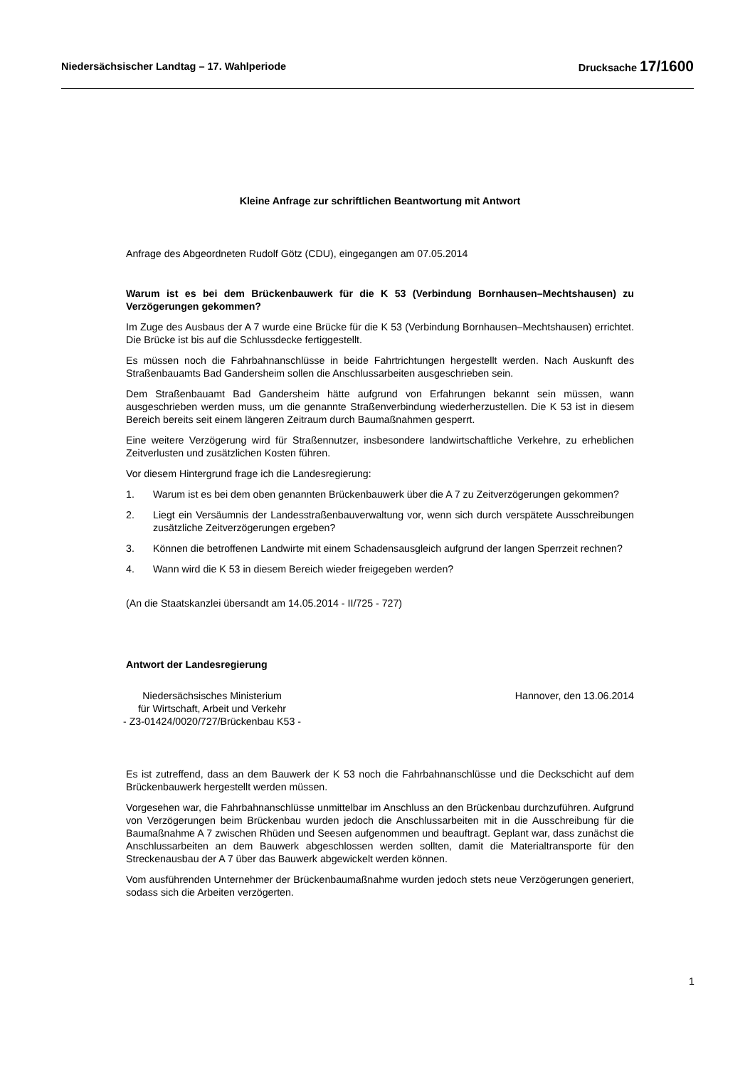Niedersächsischer Landtag – 17. Wahlperiode
Drucksache 17/1600
Kleine Anfrage zur schriftlichen Beantwortung mit Antwort
Anfrage des Abgeordneten Rudolf Götz (CDU), eingegangen am 07.05.2014
Warum ist es bei dem Brückenbauwerk für die K 53 (Verbindung Bornhausen–Mechts­hausen) zu Verzögerungen gekommen?
Im Zuge des Ausbaus der A 7 wurde eine Brücke für die K 53 (Verbindung Bornhausen–Mechts­hausen) errichtet. Die Brücke ist bis auf die Schlussdecke fertiggestellt.
Es müssen noch die Fahrbahnanschlüsse in beide Fahrtrichtungen hergestellt werden. Nach Aus­kunft des Straßenbauamts Bad Gandersheim sollen die Anschlussarbeiten ausgeschrieben sein.
Dem Straßenbauamt Bad Gandersheim hätte aufgrund von Erfahrungen bekannt sein müssen, wann ausgeschrieben werden muss, um die genannte Straßenverbindung wiederherzustellen. Die K 53 ist in diesem Bereich bereits seit einem längeren Zeitraum durch Baumaßnahmen gesperrt.
Eine weitere Verzögerung wird für Straßennutzer, insbesondere landwirtschaftliche Verkehre, zu erheblichen Zeitverlusten und zusätzlichen Kosten führen.
Vor diesem Hintergrund frage ich die Landesregierung:
1. Warum ist es bei dem oben genannten Brückenbauwerk über die A 7 zu Zeitverzögerungen gekommen?
2. Liegt ein Versäumnis der Landesstraßenbauverwaltung vor, wenn sich durch verspätete Aus­schreibungen zusätzliche Zeitverzögerungen ergeben?
3. Können die betroffenen Landwirte mit einem Schadensausgleich aufgrund der langen Sperr­zeit rechnen?
4. Wann wird die K 53 in diesem Bereich wieder freigegeben werden?
(An die Staatskanzlei übersandt am 14.05.2014 - II/725 - 727)
Antwort der Landesregierung
Niedersächsisches Ministerium
für Wirtschaft, Arbeit und Verkehr
- Z3-01424/0020/727/Brückenbau K53 -
Hannover, den 13.06.2014
Es ist zutreffend, dass an dem Bauwerk der K 53 noch die Fahrbahnanschlüsse und die Deck­schicht auf dem Brückenbauwerk hergestellt werden müssen.
Vorgesehen war, die Fahrbahnanschlüsse unmittelbar im Anschluss an den Brückenbau durchzu­führen. Aufgrund von Verzögerungen beim Brückenbau wurden jedoch die Anschlussarbeiten mit in die Ausschreibung für die Baumaßnahme A 7 zwischen Rhüden und Seesen aufgenommen und beauftragt. Geplant war, dass zunächst die Anschlussarbeiten an dem Bauwerk abgeschlossen werden sollten, damit die Materialtransporte für den Streckenausbau der A 7 über das Bauwerk ab­gewickelt werden können.
Vom ausführenden Unternehmer der Brückenbaumaßnahme wurden jedoch stets neue Verzöge­rungen generiert, sodass sich die Arbeiten verzögerten.
1